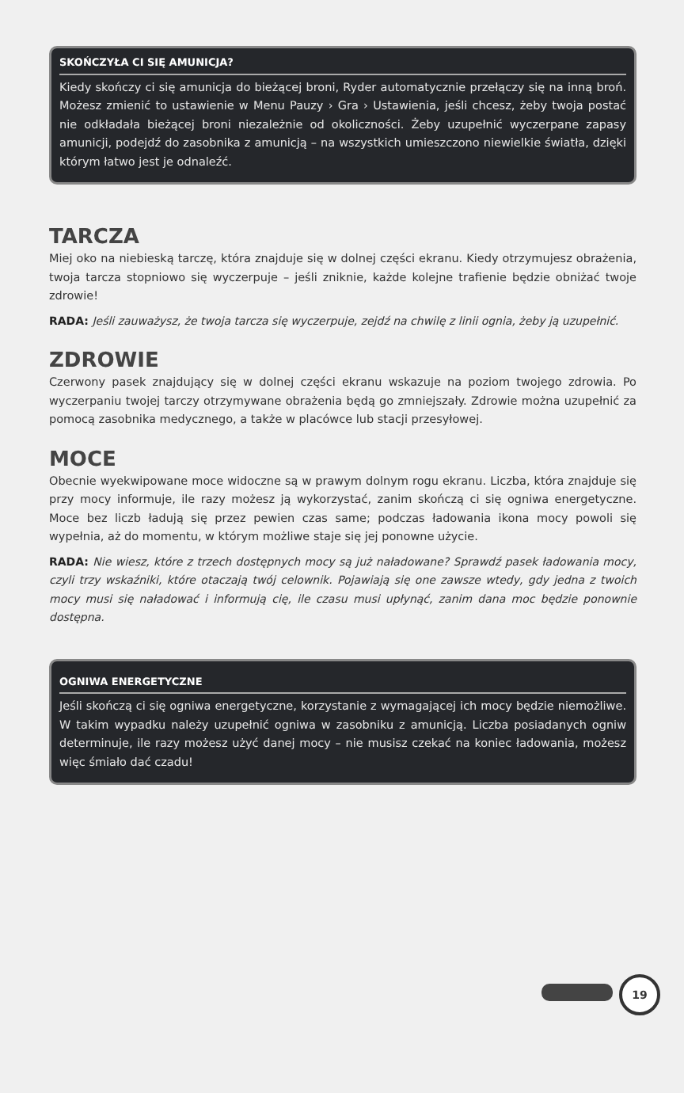SKOŃCZYŁA CI SIĘ AMUNICJA?
Kiedy skończy ci się amunicja do bieżącej broni, Ryder automatycznie przełączy się na inną broń. Możesz zmienić to ustawienie w Menu Pauzy › Gra › Ustawienia, jeśli chcesz, żeby twoja postać nie odkładała bieżącej broni niezależnie od okoliczności. Żeby uzupełnić wyczerpane zapasy amunicji, podejdź do zasobnika z amunicją – na wszystkich umieszczono niewielkie światła, dzięki którym łatwo jest je odnaleźć.
TARCZA
Miej oko na niebieską tarczę, która znajduje się w dolnej części ekranu. Kiedy otrzymujesz obrażenia, twoja tarcza stopniowo się wyczerpuje – jeśli zniknie, każde kolejne trafienie będzie obniżać twoje zdrowie!
RADA: Jeśli zauważysz, że twoja tarcza się wyczerpuje, zejdź na chwilę z linii ognia, żeby ją uzupełnić.
ZDROWIE
Czerwony pasek znajdujący się w dolnej części ekranu wskazuje na poziom twojego zdrowia. Po wyczerpaniu twojej tarczy otrzymywane obrażenia będą go zmniejszały. Zdrowie można uzupełnić za pomocą zasobnika medycznego, a także w placówce lub stacji przesyłowej.
MOCE
Obecnie wyekwipowane moce widoczne są w prawym dolnym rogu ekranu. Liczba, która znajduje się przy mocy informuje, ile razy możesz ją wykorzystać, zanim skończą ci się ogniwa energetyczne. Moce bez liczb ładują się przez pewien czas same; podczas ładowania ikona mocy powoli się wypełnia, aż do momentu, w którym możliwe staje się jej ponowne użycie.
RADA: Nie wiesz, które z trzech dostępnych mocy są już naładowane? Sprawdź pasek ładowania mocy, czyli trzy wskaźniki, które otaczają twój celownik. Pojawiają się one zawsze wtedy, gdy jedna z twoich mocy musi się naładować i informują cię, ile czasu musi upłynąć, zanim dana moc będzie ponownie dostępna.
OGNIWA ENERGETYCZNE
Jeśli skończą ci się ogniwa energetyczne, korzystanie z wymagającej ich mocy będzie niemożliwe. W takim wypadku należy uzupełnić ogniwa w zasobniku z amunicją. Liczba posiadanych ogniw determinuje, ile razy możesz użyć danej mocy – nie musisz czekać na koniec ładowania, możesz więc śmiało dać czadu!
19